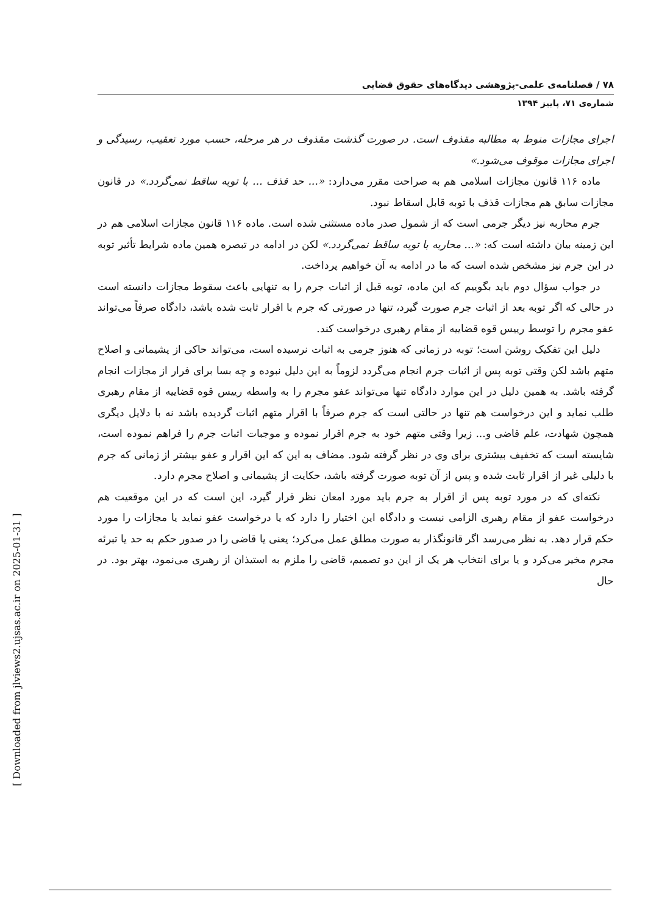[ Downloaded from jlviews2.ujsas.ac.ir on 2025-01-31 ]
۷۸ / فصلنامه‌ی علمی-پژوهشی دیدگاه‌های حقوق قضایی
شماره‌ی ۷۱، پاییز ۱۳۹۴
اجرای مجازات منوط به مطالبه مقذوف است. در صورت گذشت مقذوف در هر مرحله، حسب مورد تعقیب، رسیدگی و اجرای مجازات موقوف می‌شود.»
ماده ۱۱۶ قانون مجازات اسلامی هم به صراحت مقرر می‌دارد: «... حد قذف ... با توبه ساقط نمی‌گردد.» در قانون مجازات سابق هم مجازات قذف با توبه قابل اسقاط نبود.
جرم محاربه نیز دیگر جرمی است که از شمول صدر ماده مستثنی شده است. ماده ۱۱۶ قانون مجازات اسلامی هم در این زمینه بیان داشته است که: «... محاربه با توبه ساقط نمی‌گردد.» لکن در ادامه در تبصره همین ماده شرایط تأثیر توبه در این جرم نیز مشخص شده است که ما در ادامه به آن خواهیم پرداخت.
در جواب سؤال دوم باید بگوییم که این ماده، توبه قبل از اثبات جرم را به تنهایی باعث سقوط مجازات دانسته است در حالی که اگر توبه بعد از اثبات جرم صورت گیرد، تنها در صورتی که جرم با اقرار ثابت شده باشد، دادگاه صرفاً می‌تواند عفو مجرم را توسط رییس قوه قضاییه از مقام رهبری درخواست کند.
دلیل این تفکیک روشن است؛ توبه در زمانی که هنوز جرمی به اثبات نرسیده است، می‌تواند حاکی از پشیمانی و اصلاح متهم باشد لکن وقتی توبه پس از اثبات جرم انجام می‌گردد لزوماً به این دلیل نبوده و چه بسا برای فرار از مجازات انجام گرفته باشد. به همین دلیل در این موارد دادگاه تنها می‌تواند عفو مجرم را به واسطه رییس قوه قضاییه از مقام رهبری طلب نماید و این درخواست هم تنها در حالتی است که جرم صرفاً با اقرار متهم اثبات گردیده باشد نه با دلایل دیگری همچون شهادت، علم قاضی و... زیرا وقتی متهم خود به جرم اقرار نموده و موجبات اثبات جرم را فراهم نموده است، شایسته است که تخفیف بیشتری برای وی در نظر گرفته شود. مضاف به این که این اقرار و عفو بیشتر از زمانی که جرم با دلیلی غیر از اقرار ثابت شده و پس از آن توبه صورت گرفته باشد، حکایت از پشیمانی و اصلاح مجرم دارد.
نکته‌ای که در مورد توبه پس از اقرار به جرم باید مورد امعان نظر قرار گیرد، این است که در این موقعیت هم درخواست عفو از مقام رهبری الزامی نیست و دادگاه این اختیار را دارد که یا درخواست عفو نماید یا مجازات را مورد حکم قرار دهد. به نظر می‌رسد اگر قانونگذار به صورت مطلق عمل می‌کرد؛ یعنی یا قاضی را در صدور حکم به حد یا تبرئه مجرم مخیر می‌کرد و یا برای انتخاب هر یک از این دو تصمیم، قاضی را ملزم به استیذان از رهبری می‌نمود، بهتر بود. در حال